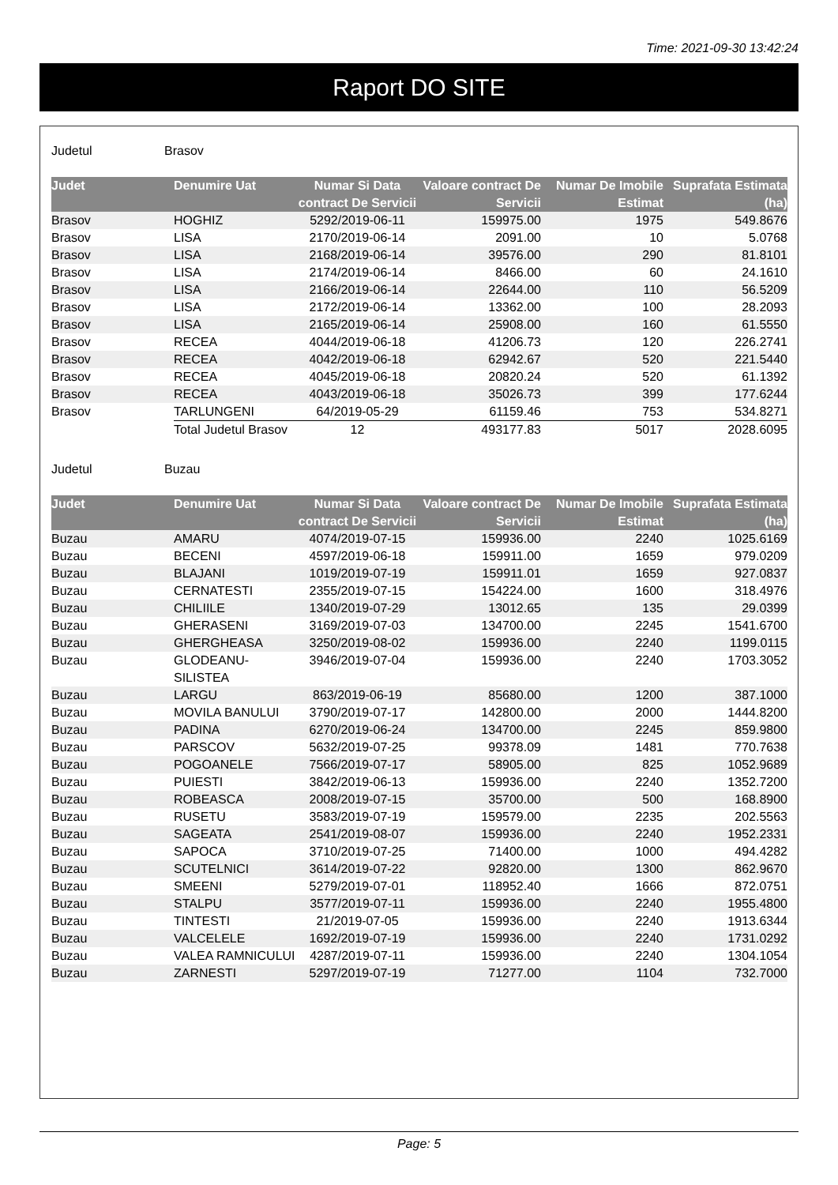Time: 2021-09-30 13:42:24
Raport DO SITE
Judetul Brasov
| Judet | Denumire Uat | Numar Si Data contract De Servicii | Valoare contract De Servicii | Numar De Imobile Estimat | Suprafata Estimata (ha) |
| --- | --- | --- | --- | --- | --- |
| Brasov | HOGHIZ | 5292/2019-06-11 | 159975.00 | 1975 | 549.8676 |
| Brasov | LISA | 2170/2019-06-14 | 2091.00 | 10 | 5.0768 |
| Brasov | LISA | 2168/2019-06-14 | 39576.00 | 290 | 81.8101 |
| Brasov | LISA | 2174/2019-06-14 | 8466.00 | 60 | 24.1610 |
| Brasov | LISA | 2166/2019-06-14 | 22644.00 | 110 | 56.5209 |
| Brasov | LISA | 2172/2019-06-14 | 13362.00 | 100 | 28.2093 |
| Brasov | LISA | 2165/2019-06-14 | 25908.00 | 160 | 61.5550 |
| Brasov | RECEA | 4044/2019-06-18 | 41206.73 | 120 | 226.2741 |
| Brasov | RECEA | 4042/2019-06-18 | 62942.67 | 520 | 221.5440 |
| Brasov | RECEA | 4045/2019-06-18 | 20820.24 | 520 | 61.1392 |
| Brasov | RECEA | 4043/2019-06-18 | 35026.73 | 399 | 177.6244 |
| Brasov | TARLUNGENI | 64/2019-05-29 | 61159.46 | 753 | 534.8271 |
| | Total Judetul Brasov | 12 | 493177.83 | 5017 | 2028.6095 |
Judetul Buzau
| Judet | Denumire Uat | Numar Si Data contract De Servicii | Valoare contract De Servicii | Numar De Imobile Estimat | Suprafata Estimata (ha) |
| --- | --- | --- | --- | --- | --- |
| Buzau | AMARU | 4074/2019-07-15 | 159936.00 | 2240 | 1025.6169 |
| Buzau | BECENI | 4597/2019-06-18 | 159911.00 | 1659 | 979.0209 |
| Buzau | BLAJANI | 1019/2019-07-19 | 159911.01 | 1659 | 927.0837 |
| Buzau | CERNATESTI | 2355/2019-07-15 | 154224.00 | 1600 | 318.4976 |
| Buzau | CHILIILE | 1340/2019-07-29 | 13012.65 | 135 | 29.0399 |
| Buzau | GHERASENI | 3169/2019-07-03 | 134700.00 | 2245 | 1541.6700 |
| Buzau | GHERGHEASA | 3250/2019-08-02 | 159936.00 | 2240 | 1199.0115 |
| Buzau | GLODEANU-SILISTEA | 3946/2019-07-04 | 159936.00 | 2240 | 1703.3052 |
| Buzau | LARGU | 863/2019-06-19 | 85680.00 | 1200 | 387.1000 |
| Buzau | MOVILA BANULUI | 3790/2019-07-17 | 142800.00 | 2000 | 1444.8200 |
| Buzau | PADINA | 6270/2019-06-24 | 134700.00 | 2245 | 859.9800 |
| Buzau | PARSCOV | 5632/2019-07-25 | 99378.09 | 1481 | 770.7638 |
| Buzau | POGOANELE | 7566/2019-07-17 | 58905.00 | 825 | 1052.9689 |
| Buzau | PUIESTI | 3842/2019-06-13 | 159936.00 | 2240 | 1352.7200 |
| Buzau | ROBEASCA | 2008/2019-07-15 | 35700.00 | 500 | 168.8900 |
| Buzau | RUSETU | 3583/2019-07-19 | 159579.00 | 2235 | 202.5563 |
| Buzau | SAGEATA | 2541/2019-08-07 | 159936.00 | 2240 | 1952.2331 |
| Buzau | SAPOCA | 3710/2019-07-25 | 71400.00 | 1000 | 494.4282 |
| Buzau | SCUTELNICI | 3614/2019-07-22 | 92820.00 | 1300 | 862.9670 |
| Buzau | SMEENI | 5279/2019-07-01 | 118952.40 | 1666 | 872.0751 |
| Buzau | STALPU | 3577/2019-07-11 | 159936.00 | 2240 | 1955.4800 |
| Buzau | TINTESTI | 21/2019-07-05 | 159936.00 | 2240 | 1913.6344 |
| Buzau | VALCELELE | 1692/2019-07-19 | 159936.00 | 2240 | 1731.0292 |
| Buzau | VALEA RAMNICULUI | 4287/2019-07-11 | 159936.00 | 2240 | 1304.1054 |
| Buzau | ZARNESTI | 5297/2019-07-19 | 71277.00 | 1104 | 732.7000 |
Page: 5